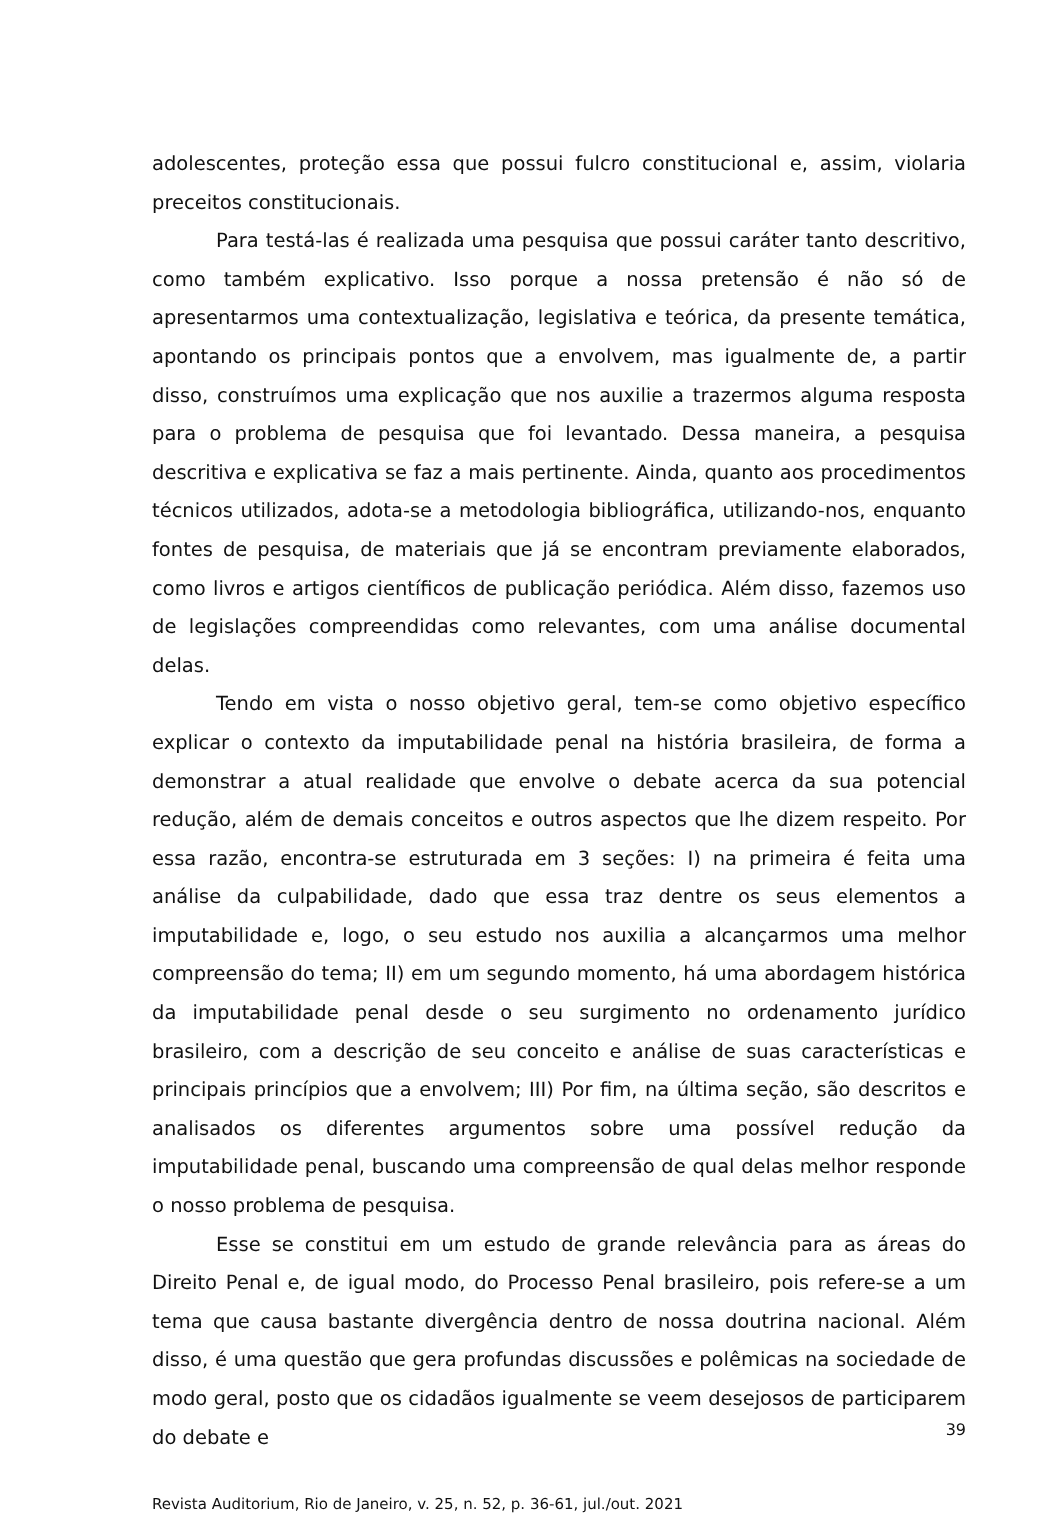adolescentes, proteção essa que possui fulcro constitucional e, assim, violaria preceitos constitucionais.
Para testá-las é realizada uma pesquisa que possui caráter tanto descritivo, como também explicativo. Isso porque a nossa pretensão é não só de apresentarmos uma contextualização, legislativa e teórica, da presente temática, apontando os principais pontos que a envolvem, mas igualmente de, a partir disso, construímos uma explicação que nos auxilie a trazermos alguma resposta para o problema de pesquisa que foi levantado. Dessa maneira, a pesquisa descritiva e explicativa se faz a mais pertinente. Ainda, quanto aos procedimentos técnicos utilizados, adota-se a metodologia bibliográfica, utilizando-nos, enquanto fontes de pesquisa, de materiais que já se encontram previamente elaborados, como livros e artigos científicos de publicação periódica. Além disso, fazemos uso de legislações compreendidas como relevantes, com uma análise documental delas.
Tendo em vista o nosso objetivo geral, tem-se como objetivo específico explicar o contexto da imputabilidade penal na história brasileira, de forma a demonstrar a atual realidade que envolve o debate acerca da sua potencial redução, além de demais conceitos e outros aspectos que lhe dizem respeito. Por essa razão, encontra-se estruturada em 3 seções: I) na primeira é feita uma análise da culpabilidade, dado que essa traz dentre os seus elementos a imputabilidade e, logo, o seu estudo nos auxilia a alcançarmos uma melhor compreensão do tema; II) em um segundo momento, há uma abordagem histórica da imputabilidade penal desde o seu surgimento no ordenamento jurídico brasileiro, com a descrição de seu conceito e análise de suas características e principais princípios que a envolvem; III) Por fim, na última seção, são descritos e analisados os diferentes argumentos sobre uma possível redução da imputabilidade penal, buscando uma compreensão de qual delas melhor responde o nosso problema de pesquisa.
Esse se constitui em um estudo de grande relevância para as áreas do Direito Penal e, de igual modo, do Processo Penal brasileiro, pois refere-se a um tema que causa bastante divergência dentro de nossa doutrina nacional. Além disso, é uma questão que gera profundas discussões e polêmicas na sociedade de modo geral, posto que os cidadãos igualmente se veem desejosos de participarem do debate e
Revista Auditorium, Rio de Janeiro, v. 25, n. 52, p. 36-61, jul./out. 2021
39